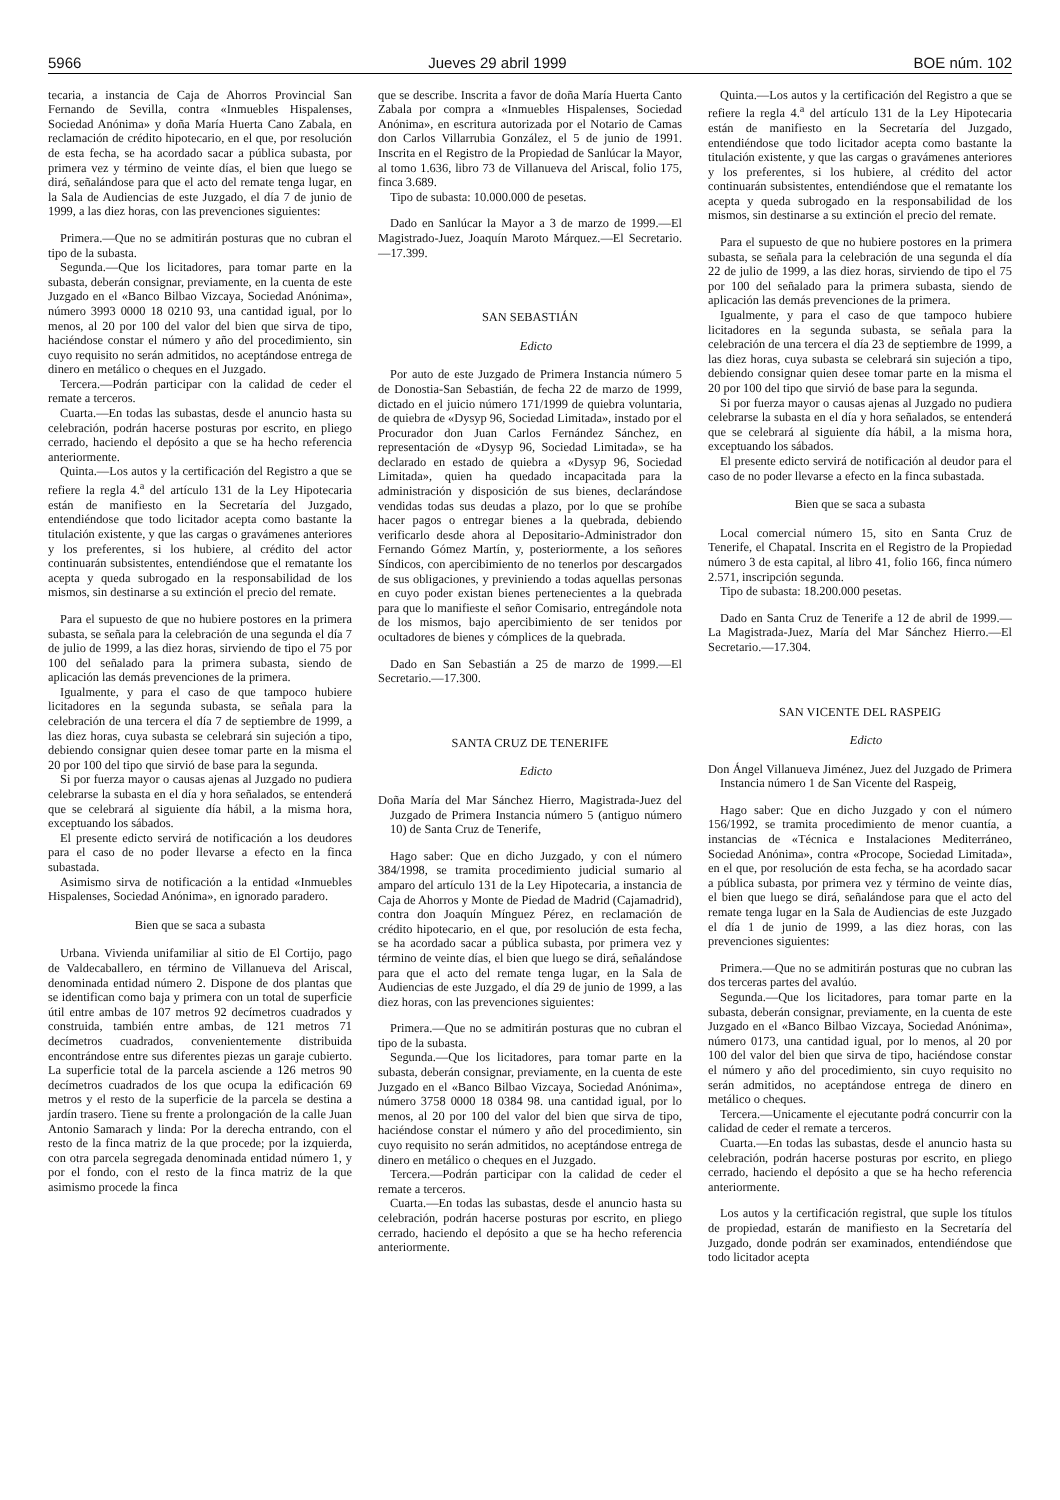5966 Jueves 29 abril 1999 BOE núm. 102
tecaria, a instancia de Caja de Ahorros Provincial San Fernando de Sevilla, contra «Inmuebles Hispalenses, Sociedad Anónima» y doña María Huerta Cano Zabala, en reclamación de crédito hipotecario, en el que, por resolución de esta fecha, se ha acordado sacar a pública subasta, por primera vez y término de veinte días, el bien que luego se dirá, señalándose para que el acto del remate tenga lugar, en la Sala de Audiencias de este Juzgado, el día 7 de junio de 1999, a las diez horas, con las prevenciones siguientes:
Primera.—Que no se admitirán posturas que no cubran el tipo de la subasta.
Segunda.—Que los licitadores, para tomar parte en la subasta, deberán consignar, previamente, en la cuenta de este Juzgado en el «Banco Bilbao Vizcaya, Sociedad Anónima», número 3993 0000 18 0210 93, una cantidad igual, por lo menos, al 20 por 100 del valor del bien que sirva de tipo, haciéndose constar el número y año del procedimiento, sin cuyo requisito no serán admitidos, no aceptándose entrega de dinero en metálico o cheques en el Juzgado.
Tercera.—Podrán participar con la calidad de ceder el remate a terceros.
Cuarta.—En todas las subastas, desde el anuncio hasta su celebración, podrán hacerse posturas por escrito, en pliego cerrado, haciendo el depósito a que se ha hecho referencia anteriormente.
Quinta.—Los autos y la certificación del Registro a que se refiere la regla 4.<sup>a</sup> del artículo 131 de la Ley Hipotecaria están de manifiesto en la Secretaría del Juzgado, entendiéndose que todo licitador acepta como bastante la titulación existente, y que las cargas o gravámenes anteriores y los preferentes, si los hubiere, al crédito del actor continuarán subsistentes, entendiéndose que el rematante los acepta y queda subrogado en la responsabilidad de los mismos, sin destinarse a su extinción el precio del remate.
Para el supuesto de que no hubiere postores en la primera subasta, se señala para la celebración de una segunda el día 7 de julio de 1999, a las diez horas, sirviendo de tipo el 75 por 100 del señalado para la primera subasta, siendo de aplicación las demás prevenciones de la primera.
Igualmente, y para el caso de que tampoco hubiere licitadores en la segunda subasta, se señala para la celebración de una tercera el día 7 de septiembre de 1999, a las diez horas, cuya subasta se celebrará sin sujeción a tipo, debiendo consignar quien desee tomar parte en la misma el 20 por 100 del tipo que sirvió de base para la segunda.
Si por fuerza mayor o causas ajenas al Juzgado no pudiera celebrarse la subasta en el día y hora señalados, se entenderá que se celebrará al siguiente día hábil, a la misma hora, exceptuando los sábados.
El presente edicto servirá de notificación a los deudores para el caso de no poder llevarse a efecto en la finca subastada.
Asimismo sirva de notificación a la entidad «Inmuebles Hispalenses, Sociedad Anónima», en ignorado paradero.
Bien que se saca a subasta
Urbana. Vivienda unifamiliar al sitio de El Cortijo, pago de Valdecaballero, en término de Villanueva del Ariscal, denominada entidad número 2. Dispone de dos plantas que se identifican como baja y primera con un total de superficie útil entre ambas de 107 metros 92 decímetros cuadrados y construida, también entre ambas, de 121 metros 71 decímetros cuadrados, convenientemente distribuida encontrándose entre sus diferentes piezas un garaje cubierto. La superficie total de la parcela asciende a 126 metros 90 decímetros cuadrados de los que ocupa la edificación 69 metros y el resto de la superficie de la parcela se destina a jardín trasero. Tiene su frente a prolongación de la calle Juan Antonio Samarach y linda: Por la derecha entrando, con el resto de la finca matriz de la que procede; por la izquierda, con otra parcela segregada denominada entidad número 1, y por el fondo, con el resto de la finca matriz de la que asimismo procede la finca
que se describe. Inscrita a favor de doña María Huerta Canto Zabala por compra a «Inmuebles Hispalenses, Sociedad Anónima», en escritura autorizada por el Notario de Camas don Carlos Villarrubia González, el 5 de junio de 1991. Inscrita en el Registro de la Propiedad de Sanlúcar la Mayor, al tomo 1.636, libro 73 de Villanueva del Ariscal, folio 175, finca 3.689.
Tipo de subasta: 10.000.000 de pesetas.
Dado en Sanlúcar la Mayor a 3 de marzo de 1999.—El Magistrado-Juez, Joaquín Maroto Márquez.—El Secretario.—17.399.
SAN SEBASTIÁN
Edicto
Por auto de este Juzgado de Primera Instancia número 5 de Donostia-San Sebastián, de fecha 22 de marzo de 1999, dictado en el juicio número 171/1999 de quiebra voluntaria, de quiebra de «Dysyp 96, Sociedad Limitada», instado por el Procurador don Juan Carlos Fernández Sánchez, en representación de «Dysyp 96, Sociedad Limitada», se ha declarado en estado de quiebra a «Dysyp 96, Sociedad Limitada», quien ha quedado incapacitada para la administración y disposición de sus bienes, declarándose vendidas todas sus deudas a plazo, por lo que se prohíbe hacer pagos o entregar bienes a la quebrada, debiendo verificarlo desde ahora al Depositario-Administrador don Fernando Gómez Martín, y, posteriormente, a los señores Síndicos, con apercibimiento de no tenerlos por descargados de sus obligaciones, y previniendo a todas aquellas personas en cuyo poder existan bienes pertenecientes a la quebrada para que lo manifieste el señor Comisario, entregándole nota de los mismos, bajo apercibimiento de ser tenidos por ocultadores de bienes y cómplices de la quebrada.
Dado en San Sebastián a 25 de marzo de 1999.—El Secretario.—17.300.
SANTA CRUZ DE TENERIFE
Edicto
Doña María del Mar Sánchez Hierro, Magistrada-Juez del Juzgado de Primera Instancia número 5 (antiguo número 10) de Santa Cruz de Tenerife,
Hago saber: Que en dicho Juzgado, y con el número 384/1998, se tramita procedimiento judicial sumario al amparo del artículo 131 de la Ley Hipotecaria, a instancia de Caja de Ahorros y Monte de Piedad de Madrid (Cajamadrid), contra don Joaquín Mínguez Pérez, en reclamación de crédito hipotecario, en el que, por resolución de esta fecha, se ha acordado sacar a pública subasta, por primera vez y término de veinte días, el bien que luego se dirá, señalándose para que el acto del remate tenga lugar, en la Sala de Audiencias de este Juzgado, el día 29 de junio de 1999, a las diez horas, con las prevenciones siguientes:
Primera.—Que no se admitirán posturas que no cubran el tipo de la subasta.
Segunda.—Que los licitadores, para tomar parte en la subasta, deberán consignar, previamente, en la cuenta de este Juzgado en el «Banco Bilbao Vizcaya, Sociedad Anónima», número 3758 0000 18 0384 98. una cantidad igual, por lo menos, al 20 por 100 del valor del bien que sirva de tipo, haciéndose constar el número y año del procedimiento, sin cuyo requisito no serán admitidos, no aceptándose entrega de dinero en metálico o cheques en el Juzgado.
Tercera.—Podrán participar con la calidad de ceder el remate a terceros.
Cuarta.—En todas las subastas, desde el anuncio hasta su celebración, podrán hacerse posturas por escrito, en pliego cerrado, haciendo el depósito a que se ha hecho referencia anteriormente.
Quinta.—Los autos y la certificación del Registro a que se refiere la regla 4.<sup>a</sup> del artículo 131 de la Ley Hipotecaria están de manifiesto en la Secretaría del Juzgado, entendiéndose que todo licitador acepta como bastante la titulación existente, y que las cargas o gravámenes anteriores y los preferentes, si los hubiere, al crédito del actor continuarán subsistentes, entendiéndose que el rematante los acepta y queda subrogado en la responsabilidad de los mismos, sin destinarse a su extinción el precio del remate.
Para el supuesto de que no hubiere postores en la primera subasta, se señala para la celebración de una segunda el día 22 de julio de 1999, a las diez horas, sirviendo de tipo el 75 por 100 del señalado para la primera subasta, siendo de aplicación las demás prevenciones de la primera.
Igualmente, y para el caso de que tampoco hubiere licitadores en la segunda subasta, se señala para la celebración de una tercera el día 23 de septiembre de 1999, a las diez horas, cuya subasta se celebrará sin sujeción a tipo, debiendo consignar quien desee tomar parte en la misma el 20 por 100 del tipo que sirvió de base para la segunda.
Si por fuerza mayor o causas ajenas al Juzgado no pudiera celebrarse la subasta en el día y hora señalados, se entenderá que se celebrará al siguiente día hábil, a la misma hora, exceptuando los sábados.
El presente edicto servirá de notificación al deudor para el caso de no poder llevarse a efecto en la finca subastada.
Bien que se saca a subasta
Local comercial número 15, sito en Santa Cruz de Tenerife, el Chapatal. Inscrita en el Registro de la Propiedad número 3 de esta capital, al libro 41, folio 166, finca número 2.571, inscripción segunda.
Tipo de subasta: 18.200.000 pesetas.
Dado en Santa Cruz de Tenerife a 12 de abril de 1999.—La Magistrada-Juez, María del Mar Sánchez Hierro.—El Secretario.—17.304.
SAN VICENTE DEL RASPEIG
Edicto
Don Ángel Villanueva Jiménez, Juez del Juzgado de Primera Instancia número 1 de San Vicente del Raspeig,
Hago saber: Que en dicho Juzgado y con el número 156/1992, se tramita procedimiento de menor cuantía, a instancias de «Técnica e Instalaciones Mediterráneo, Sociedad Anónima», contra «Procope, Sociedad Limitada», en el que, por resolución de esta fecha, se ha acordado sacar a pública subasta, por primera vez y término de veinte días, el bien que luego se dirá, señalándose para que el acto del remate tenga lugar en la Sala de Audiencias de este Juzgado el día 1 de junio de 1999, a las diez horas, con las prevenciones siguientes:
Primera.—Que no se admitirán posturas que no cubran las dos terceras partes del avalúo.
Segunda.—Que los licitadores, para tomar parte en la subasta, deberán consignar, previamente, en la cuenta de este Juzgado en el «Banco Bilbao Vizcaya, Sociedad Anónima», número 0173, una cantidad igual, por lo menos, al 20 por 100 del valor del bien que sirva de tipo, haciéndose constar el número y año del procedimiento, sin cuyo requisito no serán admitidos, no aceptándose entrega de dinero en metálico o cheques.
Tercera.—Unicamente el ejecutante podrá concurrir con la calidad de ceder el remate a terceros.
Cuarta.—En todas las subastas, desde el anuncio hasta su celebración, podrán hacerse posturas por escrito, en pliego cerrado, haciendo el depósito a que se ha hecho referencia anteriormente.
Los autos y la certificación registral, que suple los títulos de propiedad, estarán de manifiesto en la Secretaría del Juzgado, donde podrán ser examinados, entendiéndose que todo licitador acepta